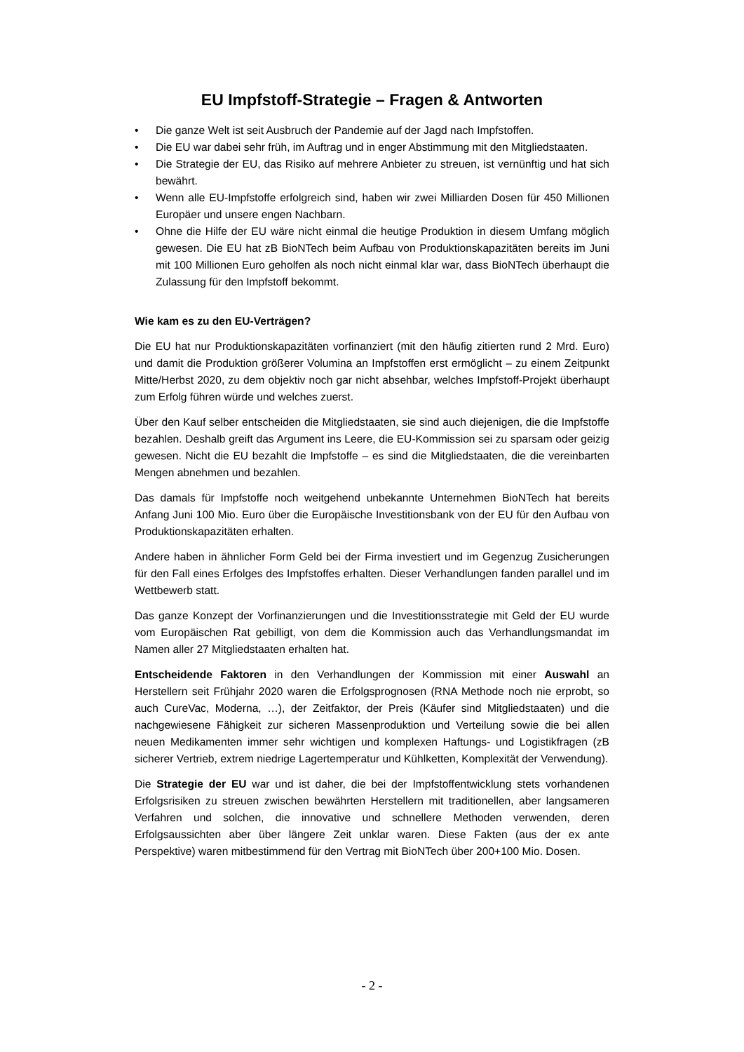EU Impfstoff-Strategie – Fragen & Antworten
• Die ganze Welt ist seit Ausbruch der Pandemie auf der Jagd nach Impfstoffen.
• Die EU war dabei sehr früh, im Auftrag und in enger Abstimmung mit den Mitgliedstaaten.
• Die Strategie der EU, das Risiko auf mehrere Anbieter zu streuen, ist vernünftig und hat sich bewährt.
• Wenn alle EU-Impfstoffe erfolgreich sind, haben wir zwei Milliarden Dosen für 450 Millionen Europäer und unsere engen Nachbarn.
• Ohne die Hilfe der EU wäre nicht einmal die heutige Produktion in diesem Umfang möglich gewesen. Die EU hat zB BioNTech beim Aufbau von Produktionskapazitäten bereits im Juni mit 100 Millionen Euro geholfen als noch nicht einmal klar war, dass BioNTech überhaupt die Zulassung für den Impfstoff bekommt.
Wie kam es zu den EU-Verträgen?
Die EU hat nur Produktionskapazitäten vorfinanziert (mit den häufig zitierten rund 2 Mrd. Euro) und damit die Produktion größerer Volumina an Impfstoffen erst ermöglicht – zu einem Zeitpunkt Mitte/Herbst 2020, zu dem objektiv noch gar nicht absehbar, welches Impfstoff-Projekt überhaupt zum Erfolg führen würde und welches zuerst.
Über den Kauf selber entscheiden die Mitgliedstaaten, sie sind auch diejenigen, die die Impfstoffe bezahlen. Deshalb greift das Argument ins Leere, die EU-Kommission sei zu sparsam oder geizig gewesen. Nicht die EU bezahlt die Impfstoffe – es sind die Mitgliedstaaten, die die vereinbarten Mengen abnehmen und bezahlen.
Das damals für Impfstoffe noch weitgehend unbekannte Unternehmen BioNTech hat bereits Anfang Juni 100 Mio. Euro über die Europäische Investitionsbank von der EU für den Aufbau von Produktionskapazitäten erhalten.
Andere haben in ähnlicher Form Geld bei der Firma investiert und im Gegenzug Zusicherungen für den Fall eines Erfolges des Impfstoffes erhalten. Dieser Verhandlungen fanden parallel und im Wettbewerb statt.
Das ganze Konzept der Vorfinanzierungen und die Investitionsstrategie mit Geld der EU wurde vom Europäischen Rat gebilligt, von dem die Kommission auch das Verhandlungsmandat im Namen aller 27 Mitgliedstaaten erhalten hat.
Entscheidende Faktoren in den Verhandlungen der Kommission mit einer Auswahl an Herstellern seit Frühjahr 2020 waren die Erfolgsprognosen (RNA Methode noch nie erprobt, so auch CureVac, Moderna, …), der Zeitfaktor, der Preis (Käufer sind Mitgliedstaaten) und die nachgewiesene Fähigkeit zur sicheren Massenproduktion und Verteilung sowie die bei allen neuen Medikamenten immer sehr wichtigen und komplexen Haftungs- und Logistikfragen (zB sicherer Vertrieb, extrem niedrige Lagertemperatur und Kühlketten, Komplexität der Verwendung).
Die Strategie der EU war und ist daher, die bei der Impfstoffentwicklung stets vorhandenen Erfolgsrisiken zu streuen zwischen bewährten Herstellern mit traditionellen, aber langsameren Verfahren und solchen, die innovative und schnellere Methoden verwenden, deren Erfolgsaussichten aber über längere Zeit unklar waren. Diese Fakten (aus der ex ante Perspektive) waren mitbestimmend für den Vertrag mit BioNTech über 200+100 Mio. Dosen.
- 2 -